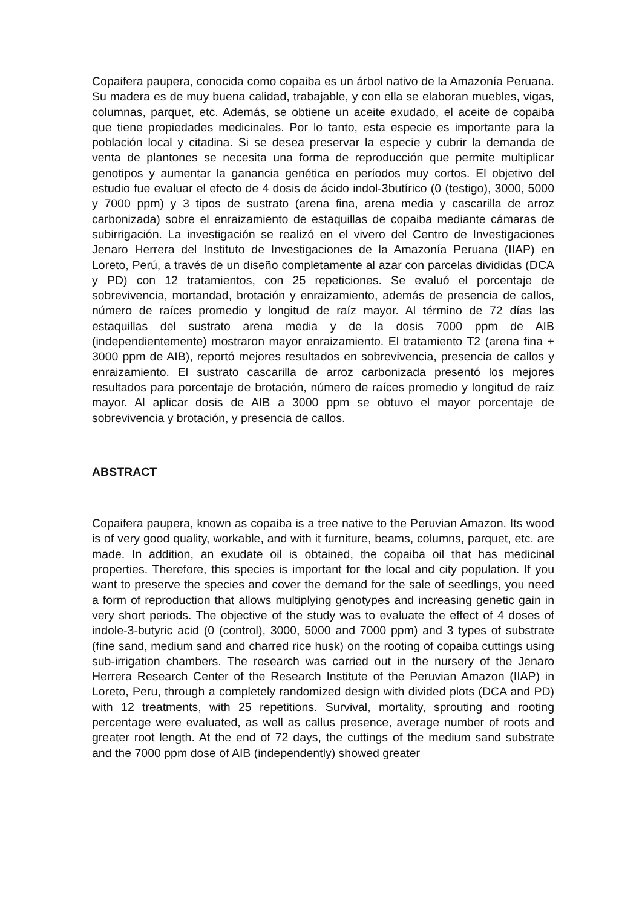Copaifera paupera, conocida como copaiba es un árbol nativo de la Amazonía Peruana. Su madera es de muy buena calidad, trabajable, y con ella se elaboran muebles, vigas, columnas, parquet, etc. Además, se obtiene un aceite exudado, el aceite de copaiba que tiene propiedades medicinales. Por lo tanto, esta especie es importante para la población local y citadina. Si se desea preservar la especie y cubrir la demanda de venta de plantones se necesita una forma de reproducción que permite multiplicar genotipos y aumentar la ganancia genética en períodos muy cortos. El objetivo del estudio fue evaluar el efecto de 4 dosis de ácido indol-3butírico (0 (testigo), 3000, 5000 y 7000 ppm) y 3 tipos de sustrato (arena fina, arena media y cascarilla de arroz carbonizada) sobre el enraizamiento de estaquillas de copaiba mediante cámaras de subirrigación. La investigación se realizó en el vivero del Centro de Investigaciones Jenaro Herrera del Instituto de Investigaciones de la Amazonía Peruana (IIAP) en Loreto, Perú, a través de un diseño completamente al azar con parcelas divididas (DCA y PD) con 12 tratamientos, con 25 repeticiones. Se evaluó el porcentaje de sobrevivencia, mortandad, brotación y enraizamiento, además de presencia de callos, número de raíces promedio y longitud de raíz mayor. Al término de 72 días las estaquillas del sustrato arena media y de la dosis 7000 ppm de AIB (independientemente) mostraron mayor enraizamiento. El tratamiento T2 (arena fina + 3000 ppm de AIB), reportó mejores resultados en sobrevivencia, presencia de callos y enraizamiento. El sustrato cascarilla de arroz carbonizada presentó los mejores resultados para porcentaje de brotación, número de raíces promedio y longitud de raíz mayor. Al aplicar dosis de AIB a 3000 ppm se obtuvo el mayor porcentaje de sobrevivencia y brotación, y presencia de callos.
ABSTRACT
Copaifera paupera, known as copaiba is a tree native to the Peruvian Amazon. Its wood is of very good quality, workable, and with it furniture, beams, columns, parquet, etc. are made. In addition, an exudate oil is obtained, the copaiba oil that has medicinal properties. Therefore, this species is important for the local and city population. If you want to preserve the species and cover the demand for the sale of seedlings, you need a form of reproduction that allows multiplying genotypes and increasing genetic gain in very short periods. The objective of the study was to evaluate the effect of 4 doses of indole-3-butyric acid (0 (control), 3000, 5000 and 7000 ppm) and 3 types of substrate (fine sand, medium sand and charred rice husk) on the rooting of copaiba cuttings using sub-irrigation chambers. The research was carried out in the nursery of the Jenaro Herrera Research Center of the Research Institute of the Peruvian Amazon (IIAP) in Loreto, Peru, through a completely randomized design with divided plots (DCA and PD) with 12 treatments, with 25 repetitions. Survival, mortality, sprouting and rooting percentage were evaluated, as well as callus presence, average number of roots and greater root length. At the end of 72 days, the cuttings of the medium sand substrate and the 7000 ppm dose of AIB (independently) showed greater